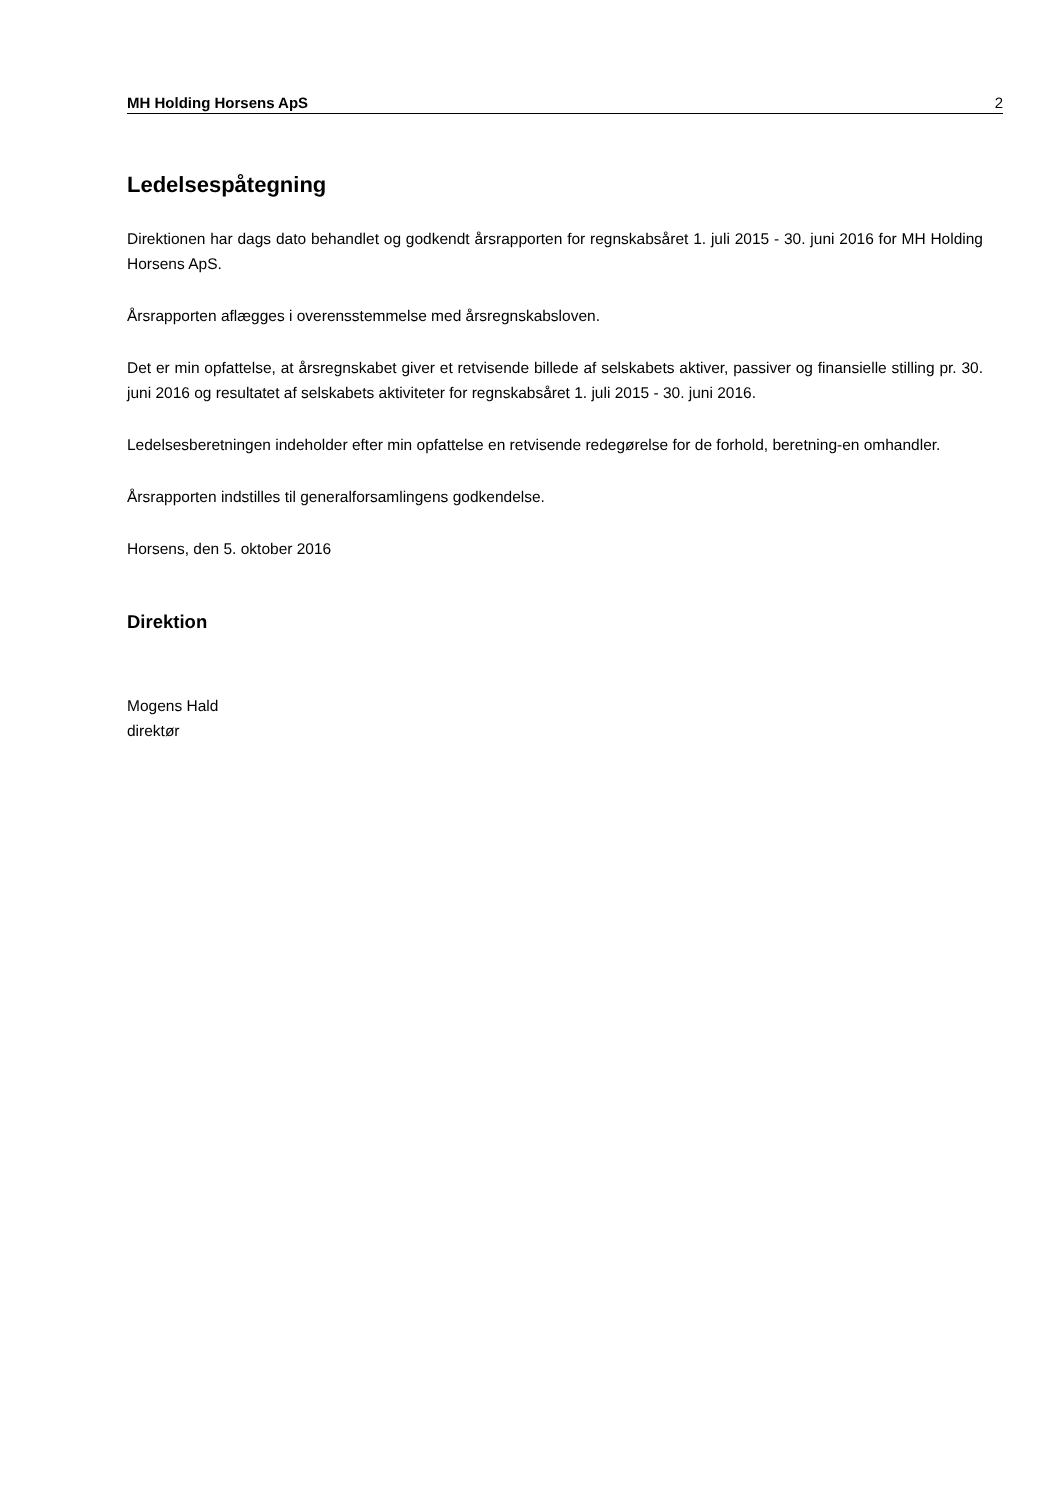MH Holding Horsens ApS 2
Ledelsespåtegning
Direktionen har dags dato behandlet og godkendt årsrapporten for regnskabsåret 1. juli 2015 - 30. juni 2016 for MH Holding Horsens ApS.
Årsrapporten aflægges i overensstemmelse med årsregnskabsloven.
Det er min opfattelse, at årsregnskabet giver et retvisende billede af selskabets aktiver, passiver og finansielle stilling pr. 30. juni 2016 og resultatet af selskabets aktiviteter for regnskabsåret 1. juli 2015 - 30. juni 2016.
Ledelsesberetningen indeholder efter min opfattelse en retvisende redegørelse for de forhold, beretning-en omhandler.
Årsrapporten indstilles til generalforsamlingens godkendelse.
Horsens, den 5. oktober 2016
Direktion
Mogens Hald
direktør